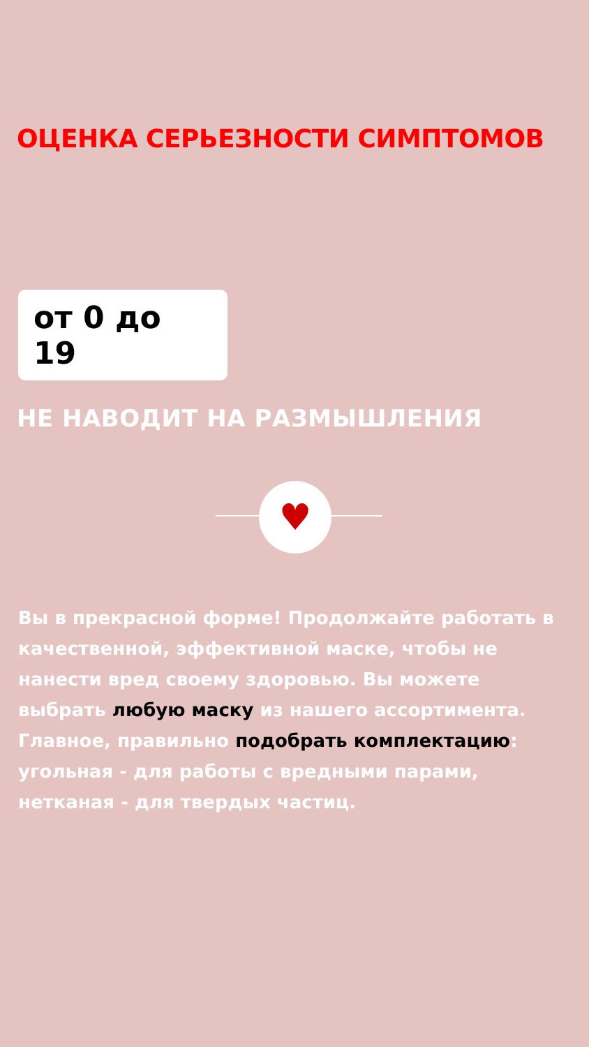ОЦЕНКА СЕРЬЕЗНОСТИ СИМПТОМОВ
от 0 до 19
НЕ НАВОДИТ НА РАЗМЫШЛЕНИЯ
♥
Вы в прекрасной форме! Продолжайте работать в качественной, эффективной маске, чтобы не нанести вред своему здоровью. Вы можете выбрать любую маску из нашего ассортимента. Главное, правильно подобрать комплектацию: угольная - для работы с вредными парами, нетканая - для твердых частиц.